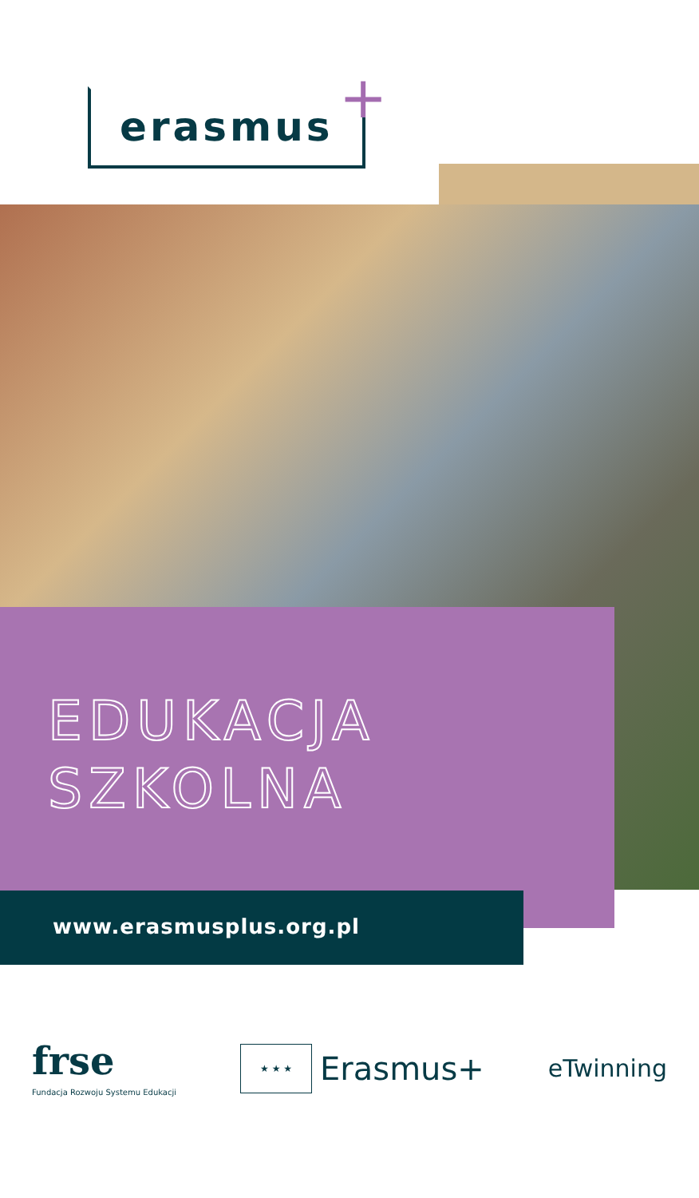erasmus +
EDUKACJA
SZKOLNA
www.erasmusplus.org.pl
frse
Fundacja Rozwoju Systemu Edukacji
★ ★ ★
Erasmus+
eTwinning